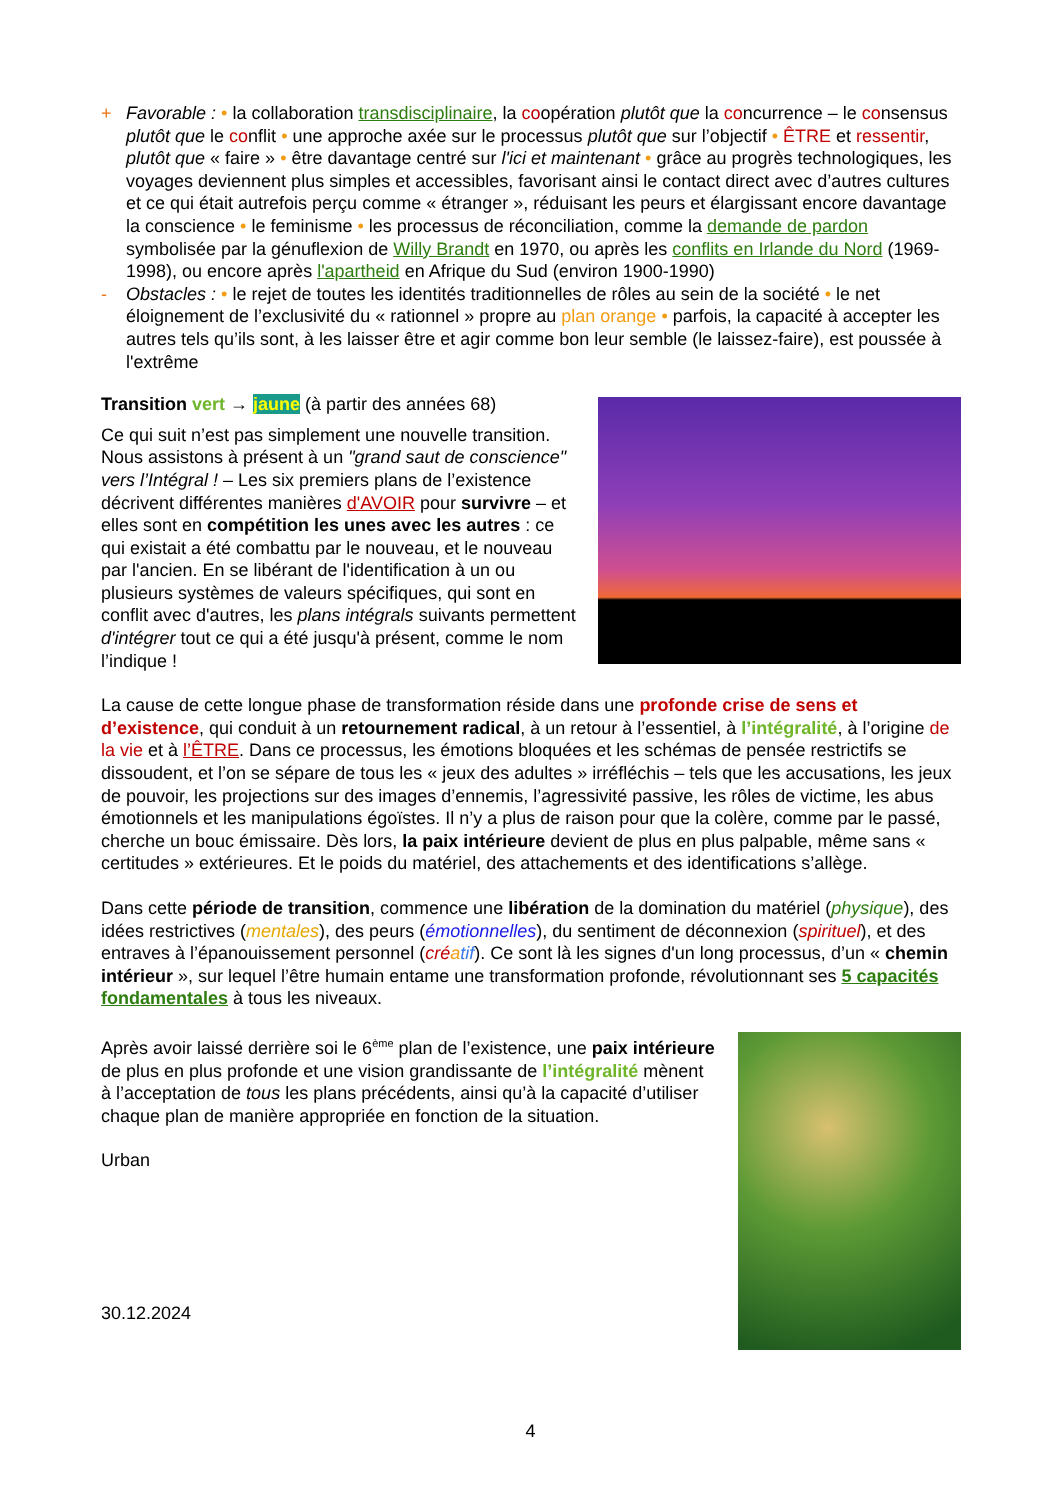+ Favorable : • la collaboration transdisciplinaire, la coopération plutôt que la concurrence – le consensus plutôt que le conflit • une approche axée sur le processus plutôt que sur l’objectif • ÊTRE et ressentir, plutôt que « faire » • être davantage centré sur l'ici et maintenant • grâce au progrès technologiques, les voyages deviennent plus simples et accessibles, favorisant ainsi le contact direct avec d’autres cultures et ce qui était autrefois perçu comme « étranger », réduisant les peurs et élargissant encore davantage la conscience • le feminisme • les processus de réconciliation, comme la demande de pardon symbolisée par la génuflexion de Willy Brandt en 1970, ou après les conflits en Irlande du Nord (1969-1998), ou encore après l'apartheid en Afrique du Sud (environ 1900-1990)
- Obstacles : • le rejet de toutes les identités traditionnelles de rôles au sein de la société • le net éloignement de l’exclusivité du « rationnel » propre au plan orange • parfois, la capacité à accepter les autres tels qu’ils sont, à les laisser être et agir comme bon leur semble (le laissez-faire), est poussée à l'extrême
Transition vert → jaune (à partir des années 68)
Ce qui suit n’est pas simplement une nouvelle transition. Nous assistons à présent à un "grand saut de conscience" vers l’Intégral ! – Les six premiers plans de l’existence décrivent différentes manières d'AVOIR pour survivre – et elles sont en compétition les unes avec les autres : ce qui existait a été combattu par le nouveau, et le nouveau par l'ancien. En se libérant de l'identification à un ou plusieurs systèmes de valeurs spécifiques, qui sont en conflit avec d'autres, les plans intégrals suivants permettent d'intégrer tout ce qui a été jusqu'à présent, comme le nom l’indique !
La cause de cette longue phase de transformation réside dans une profonde crise de sens et d’existence, qui conduit à un retournement radical, à un retour à l’essentiel, à l’intégralité, à l’origine de la vie et à l’ÊTRE. Dans ce processus, les émotions bloquées et les schémas de pensée restrictifs se dissoudent, et l’on se sépare de tous les « jeux des adultes » irréfléchis – tels que les accusations, les jeux de pouvoir, les projections sur des images d’ennemis, l’agressivité passive, les rôles de victime, les abus émotionnels et les manipulations égoïstes. Il n’y a plus de raison pour que la colère, comme par le passé, cherche un bouc émissaire. Dès lors, la paix intérieure devient de plus en plus palpable, même sans « certitudes » extérieures. Et le poids du matériel, des attachements et des identifications s’allège.
Dans cette période de transition, commence une libération de la domination du matériel (physique), des idées restrictives (mentales), des peurs (émotionnelles), du sentiment de déconnexion (spirituel), et des entraves à l’épanouissement personnel (cré atif). Ce sont là les signes d'un long processus, d’un « chemin intérieur », sur lequel l’être humain entame une transformation profonde, révolutionnant ses 5 capacités fondamentales à tous les niveaux.
Après avoir laissé derrière soi le 6<sup>ème</sup> plan de l’existence, une paix intérieure de plus en plus profonde et une vision grandissante de l’intégralité mènent à l’acceptation de tous les plans précédents, ainsi qu’à la capacité d’utiliser chaque plan de manière appropriée en fonction de la situation.
Urban
30.12.2024
4